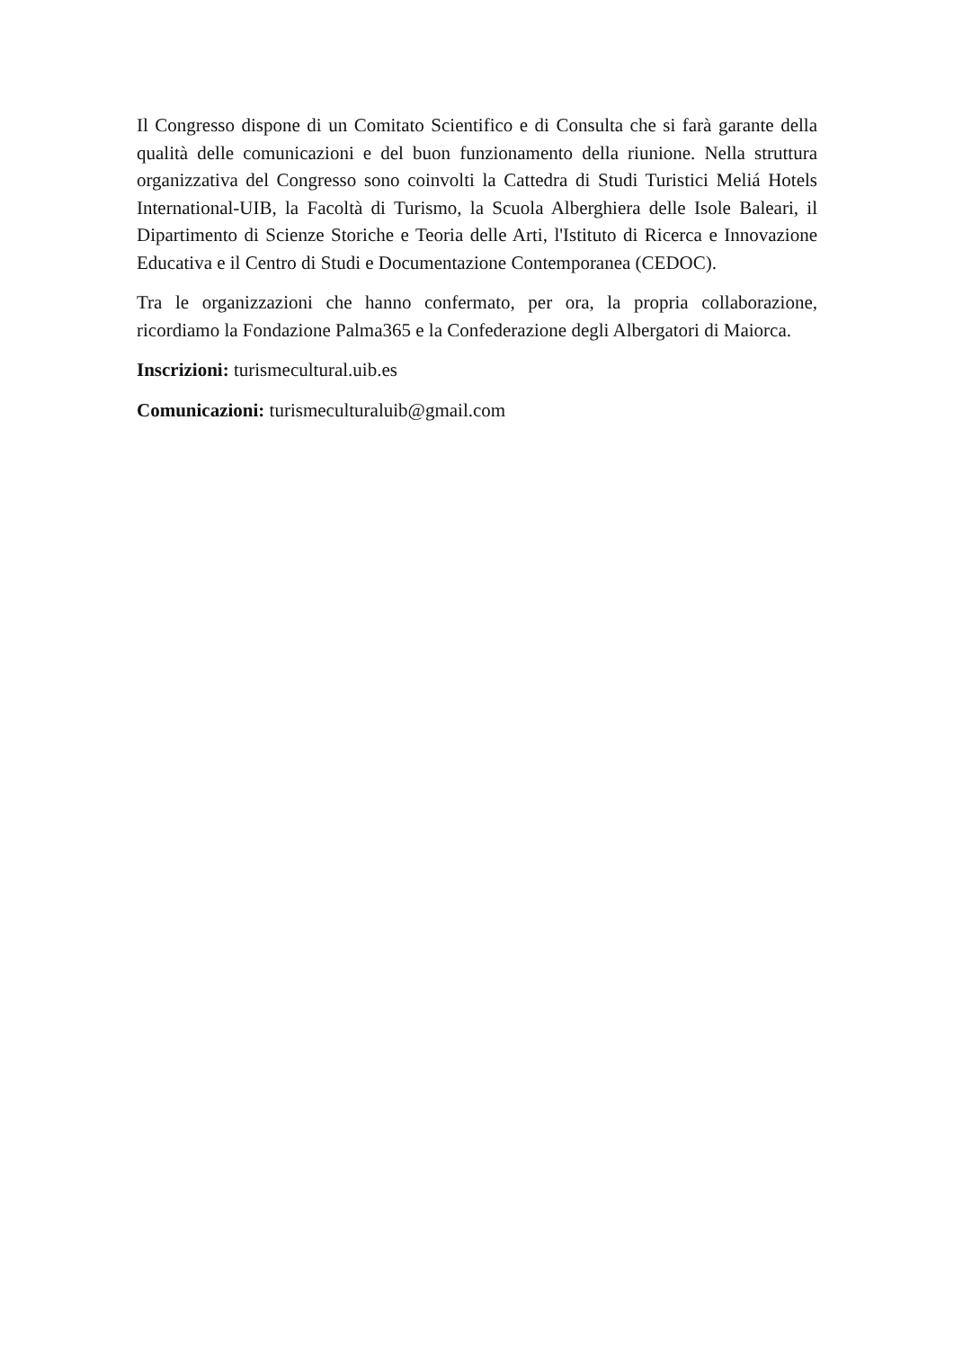Il Congresso dispone di un Comitato Scientifico e di Consulta che si farà garante della qualità delle comunicazioni e del buon funzionamento della riunione. Nella struttura organizzativa del Congresso sono coinvolti la Cattedra di Studi Turistici Meliá Hotels International-UIB, la Facoltà di Turismo, la Scuola Alberghiera delle Isole Baleari, il Dipartimento di Scienze Storiche e Teoria delle Arti, l'Istituto di Ricerca e Innovazione Educativa e il Centro di Studi e Documentazione Contemporanea (CEDOC).
Tra le organizzazioni che hanno confermato, per ora, la propria collaborazione, ricordiamo la Fondazione Palma365 e la Confederazione degli Albergatori di Maiorca.
Inscrizioni: turismecultural.uib.es
Comunicazioni: turismeculturaluib@gmail.com